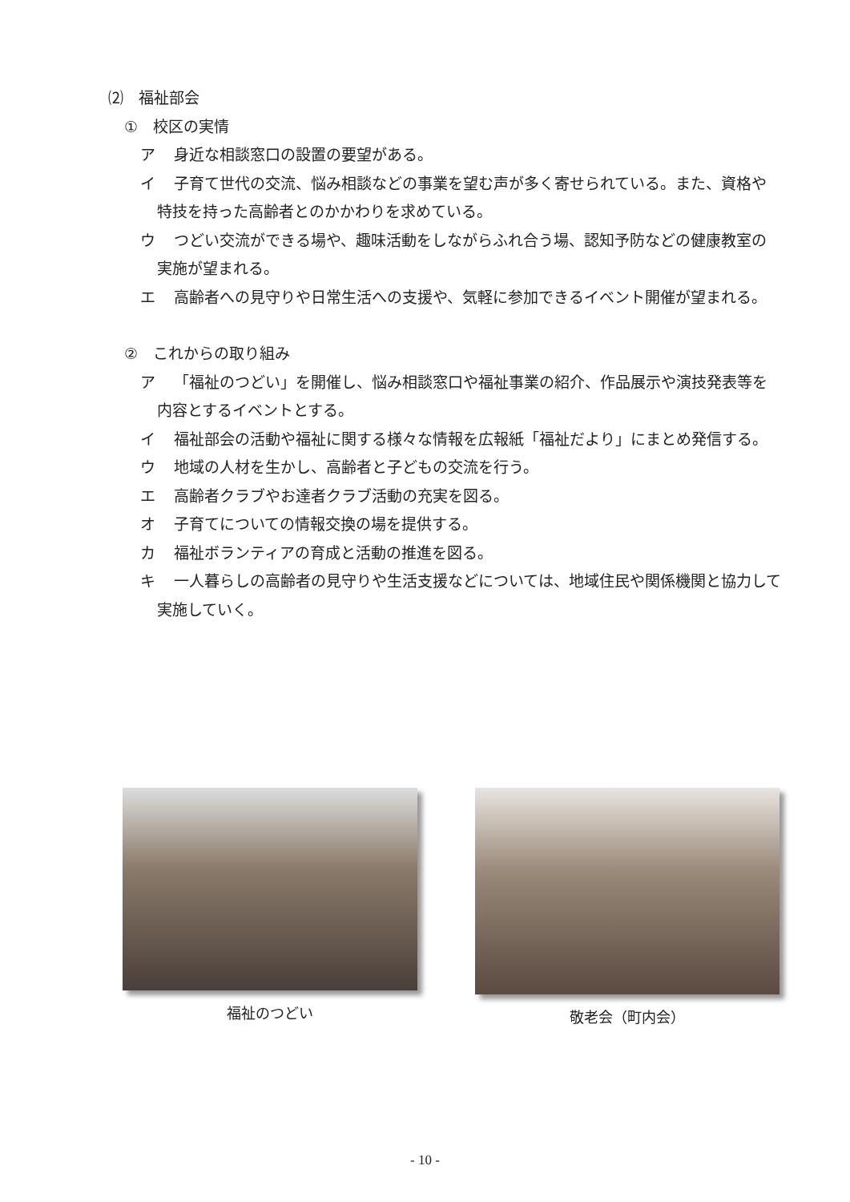⑵　福祉部会
①　校区の実情
ア 身近な相談窓口の設置の要望がある。
イ 子育て世代の交流、悩み相談などの事業を望む声が多く寄せられている。また、資格や特技を持った高齢者とのかかわりを求めている。
ウ つどい交流ができる場や、趣味活動をしながらふれ合う場、認知予防などの健康教室の実施が望まれる。
エ 高齢者への見守りや日常生活への支援や、気軽に参加できるイベント開催が望まれる。
②　これからの取り組み
ア 「福祉のつどい」を開催し、悩み相談窓口や福祉事業の紹介、作品展示や演技発表等を内容とするイベントとする。
イ 福祉部会の活動や福祉に関する様々な情報を広報紙「福祉だより」にまとめ発信する。
ウ 地域の人材を生かし、高齢者と子どもの交流を行う。
エ 高齢者クラブやお達者クラブ活動の充実を図る。
オ 子育てについての情報交換の場を提供する。
カ 福祉ボランティアの育成と活動の推進を図る。
キ 一人暮らしの高齢者の見守りや生活支援などについては、地域住民や関係機関と協力して実施していく。
福祉のつどい 敬老会（町内会）
- 10 -